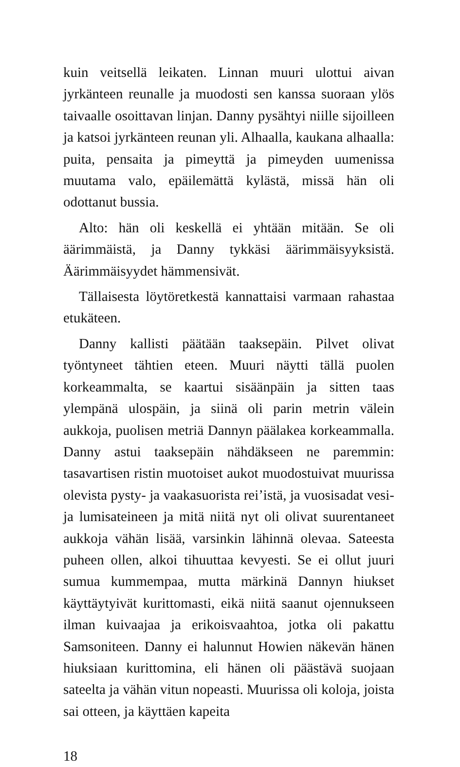kuin veitsellä leikaten. Linnan muuri ulottui aivan jyrkänteen reunalle ja muodosti sen kanssa suoraan ylös taivaalle osoittavan linjan. Danny pysähtyi niille sijoilleen ja katsoi jyrkänteen reunan yli. Alhaalla, kaukana alhaalla: puita, pensaita ja pimeyttä ja pimeyden uumenissa muutama valo, epäilemättä kylästä, missä hän oli odottanut bussia.
Alto: hän oli keskellä ei yhtään mitään. Se oli äärimmäistä, ja Danny tykkäsi äärimmäisyyksistä. Äärimmäisyydet hämmensivät.
Tällaisesta löytöretkestä kannattaisi varmaan rahastaa etukäteen.
Danny kallisti päätään taaksepäin. Pilvet olivat työntyneet tähtien eteen. Muuri näytti tällä puolen korkeammalta, se kaartui sisäänpäin ja sitten taas ylempänä ulospäin, ja siinä oli parin metrin välein aukkoja, puolisen metriä Dannyn päälakea korkeammalla. Danny astui taaksepäin nähdäkseen ne paremmin: tasavartisen ristin muotoiset aukot muodostuivat muurissa olevista pysty- ja vaakasuorista rei’istä, ja vuosisadat vesi- ja lumisateineen ja mitä niitä nyt oli olivat suurentaneet aukkoja vähän lisää, varsinkin lähinnä olevaa. Sateesta puheen ollen, alkoi tihuuttaa kevyesti. Se ei ollut juuri sumua kummempaa, mutta märkinä Dannyn hiukset käyttäytyivät kurittomasti, eikä niitä saanut ojennukseen ilman kuivaajaa ja erikoisvaahtoa, jotka oli pakattu Samsoniteen. Danny ei halunnut Howien näkevän hänen hiuksiaan kurittomina, eli hänen oli päästävä suojaan sateelta ja vähän vitun nopeasti. Muurissa oli koloja, joista sai otteen, ja käyttäen kapeita
18